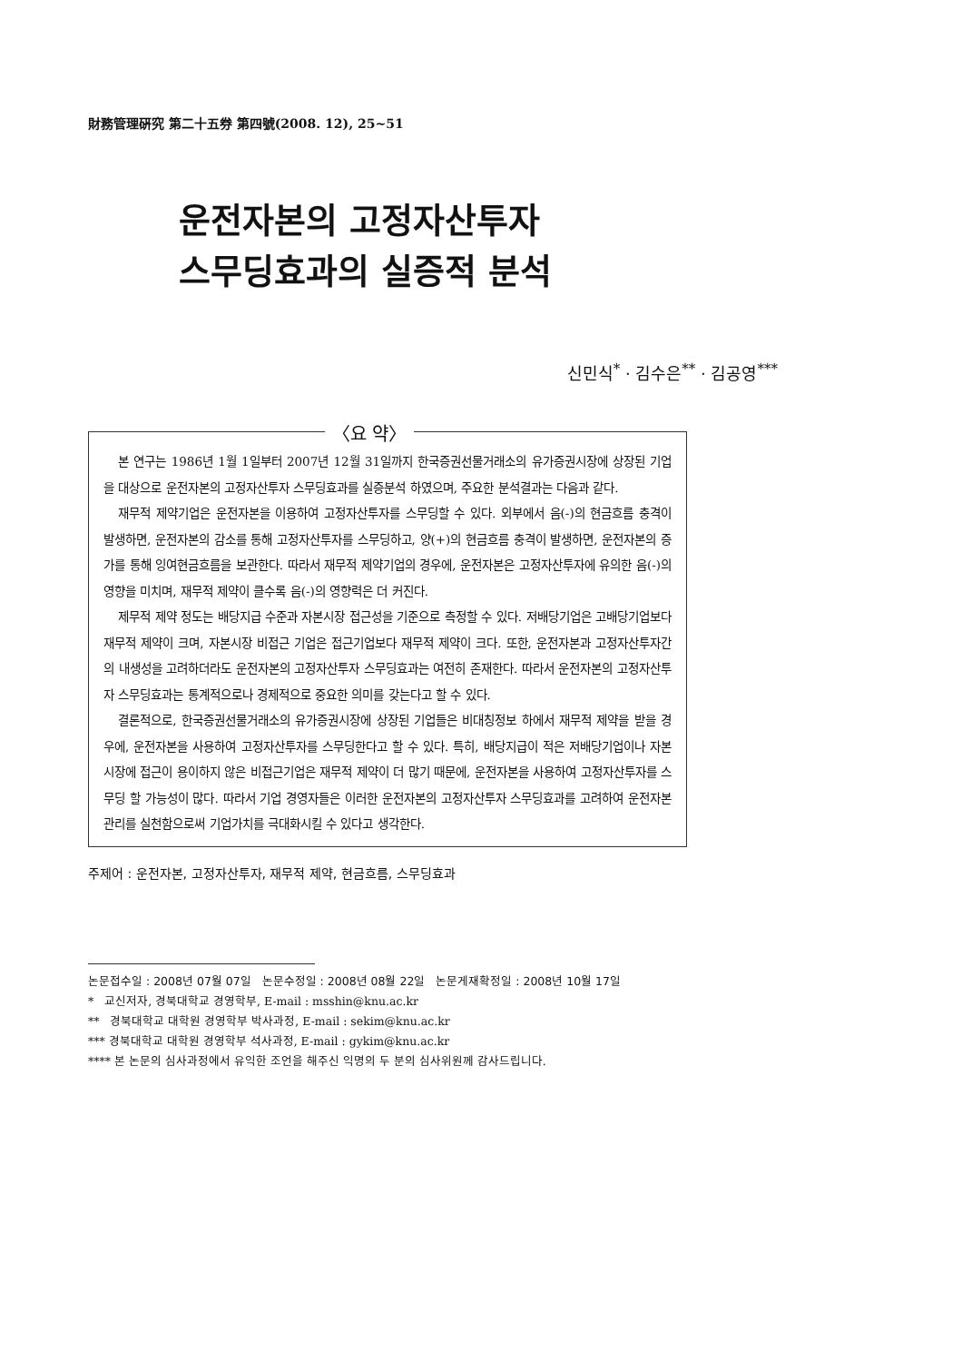財務管理硏究 第二十五券 第四號(2008. 12), 25~51
운전자본의 고정자산투자
스무딩효과의 실증적 분석
신민식<sup>*</sup> · 김수은<sup>**</sup> · 김공영<sup>***</sup>
〈요 약〉
본 연구는 1986년 1월 1일부터 2007년 12월 31일까지 한국증권선물거래소의 유가증권시장에 상장된 기업을 대상으로 운전자본의 고정자산투자 스무딩효과를 실증분석 하였으며, 주요한 분석결과는 다음과 같다.
재무적 제약기업은 운전자본을 이용하여 고정자산투자를 스무딩할 수 있다. 외부에서 음(-)의 현금흐름 충격이 발생하면, 운전자본의 감소를 통해 고정자산투자를 스무딩하고, 양(+)의 현금흐름 충격이 발생하면, 운전자본의 증가를 통해 잉여현금흐름을 보관한다. 따라서 재무적 제약기업의 경우에, 운전자본은 고정자산투자에 유의한 음(-)의 영향을 미치며, 재무적 제약이 클수록 음(-)의 영향력은 더 커진다.
제무적 제약 정도는 배당지급 수준과 자본시장 접근성을 기준으로 측정할 수 있다. 저배당기업은 고배당기업보다 재무적 제약이 크며, 자본시장 비접근 기업은 접근기업보다 재무적 제약이 크다. 또한, 운전자본과 고정자산투자간의 내생성을 고려하더라도 운전자본의 고정자산투자 스무딩효과는 여전히 존재한다. 따라서 운전자본의 고정자산투자 스무딩효과는 통계적으로나 경제적으로 중요한 의미를 갖는다고 할 수 있다.
결론적으로, 한국증권선물거래소의 유가증권시장에 상장된 기업들은 비대칭정보 하에서 재무적 제약을 받을 경우에, 운전자본을 사용하여 고정자산투자를 스무딩한다고 할 수 있다. 특히, 배당지급이 적은 저배당기업이나 자본시장에 접근이 용이하지 않은 비접근기업은 재무적 제약이 더 많기 때문에, 운전자본을 사용하여 고정자산투자를 스무딩 할 가능성이 많다. 따라서 기업 경영자들은 이러한 운전자본의 고정자산투자 스무딩효과를 고려하여 운전자본관리를 실천함으로써 기업가치를 극대화시킬 수 있다고 생각한다.
주제어 : 운전자본, 고정자산투자, 재무적 제약, 현금흐름, 스무딩효과
논문접수일 : 2008년 07월 07일 논문수정일 : 2008년 08월 22일 논문게재확정일 : 2008년 10월 17일
* 교신저자, 경북대학교 경영학부, E-mail : msshin@knu.ac.kr
** 경북대학교 대학원 경영학부 박사과정, E-mail : sekim@knu.ac.kr
*** 경북대학교 대학원 경영학부 석사과정, E-mail : gykim@knu.ac.kr
**** 본 논문의 심사과정에서 유익한 조언을 해주신 익명의 두 분의 심사위원께 감사드립니다.